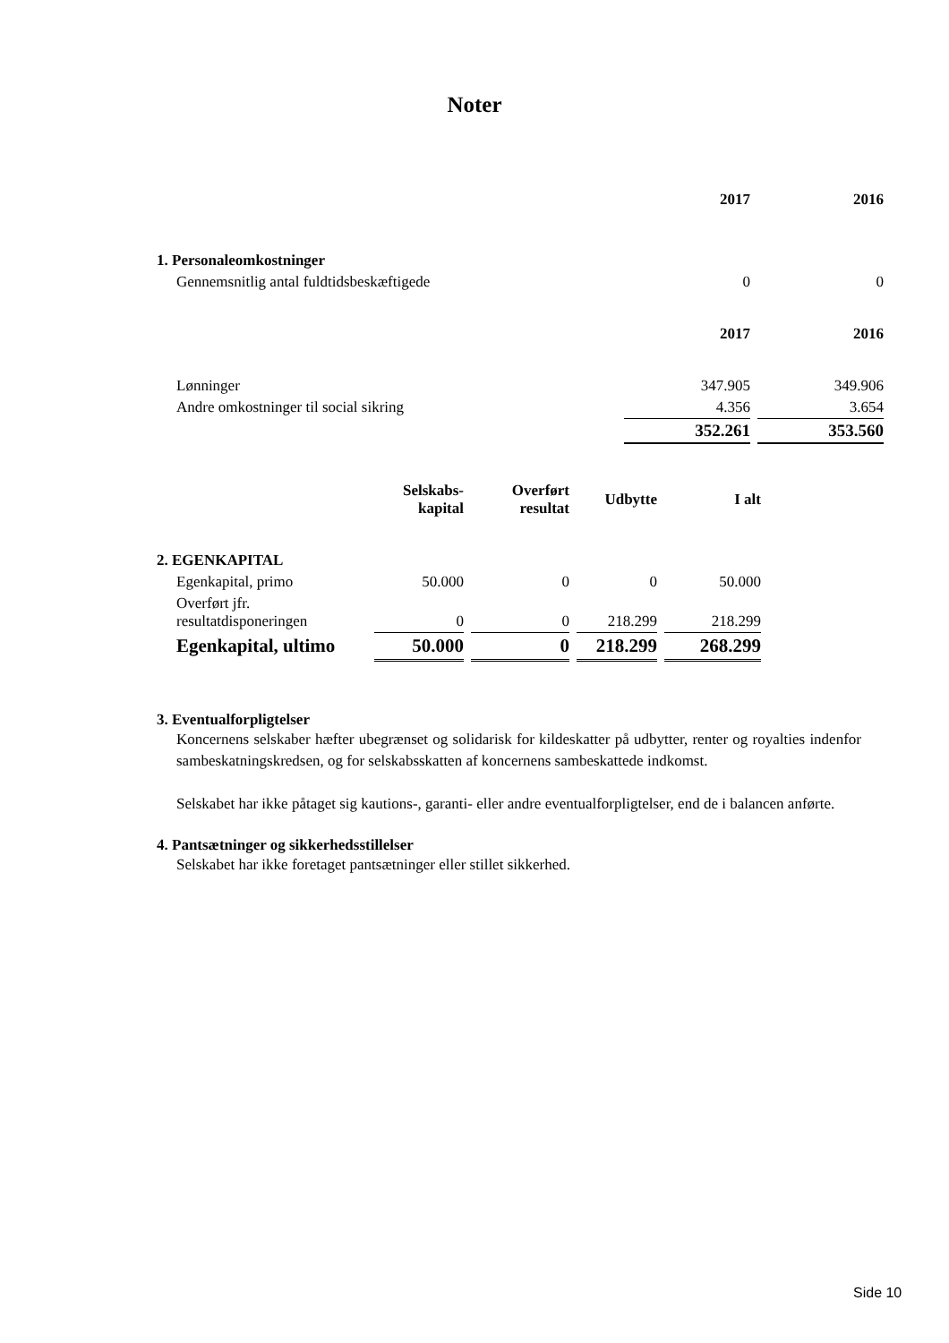Noter
| | 2017 | | 2016 |
| --- | --- | --- | --- |
| 1. Personaleomkostninger | | | |
| Gennemsnitlig antal fuldtidsbeskæftigede | 0 | | 0 |
| | 2017 | | 2016 |
| Lønninger | 347.905 | | 349.906 |
| Andre omkostninger til social sikring | 4.356 | | 3.654 |
| | 352.261 | | 353.560 |
| | Selskabs- kapital | | Overført resultat | | Udbytte | | I alt |
| --- | --- | --- | --- | --- | --- | --- | --- |
| 2. EGENKAPITAL | | | | | | | |
| Egenkapital, primo | 50.000 | | 0 | | 0 | | 50.000 |
| Overført jfr. resultatdisponeringen | 0 | | 0 | | 218.299 | | 218.299 |
| Egenkapital, ultimo | 50.000 | | 0 | | 218.299 | | 268.299 |
3. Eventualforpligtelser
Koncernens selskaber hæfter ubegrænset og solidarisk for kildeskatter på udbytter, renter og royalties indenfor sambeskatningskredsen, og for selskabsskatten af koncernens sambeskattede indkomst.
Selskabet har ikke påtaget sig kautions-, garanti- eller andre eventualforpligtelser, end de i balancen anførte.
4. Pantsætninger og sikkerhedsstillelser
Selskabet har ikke foretaget pantsætninger eller stillet sikkerhed.
Side 10